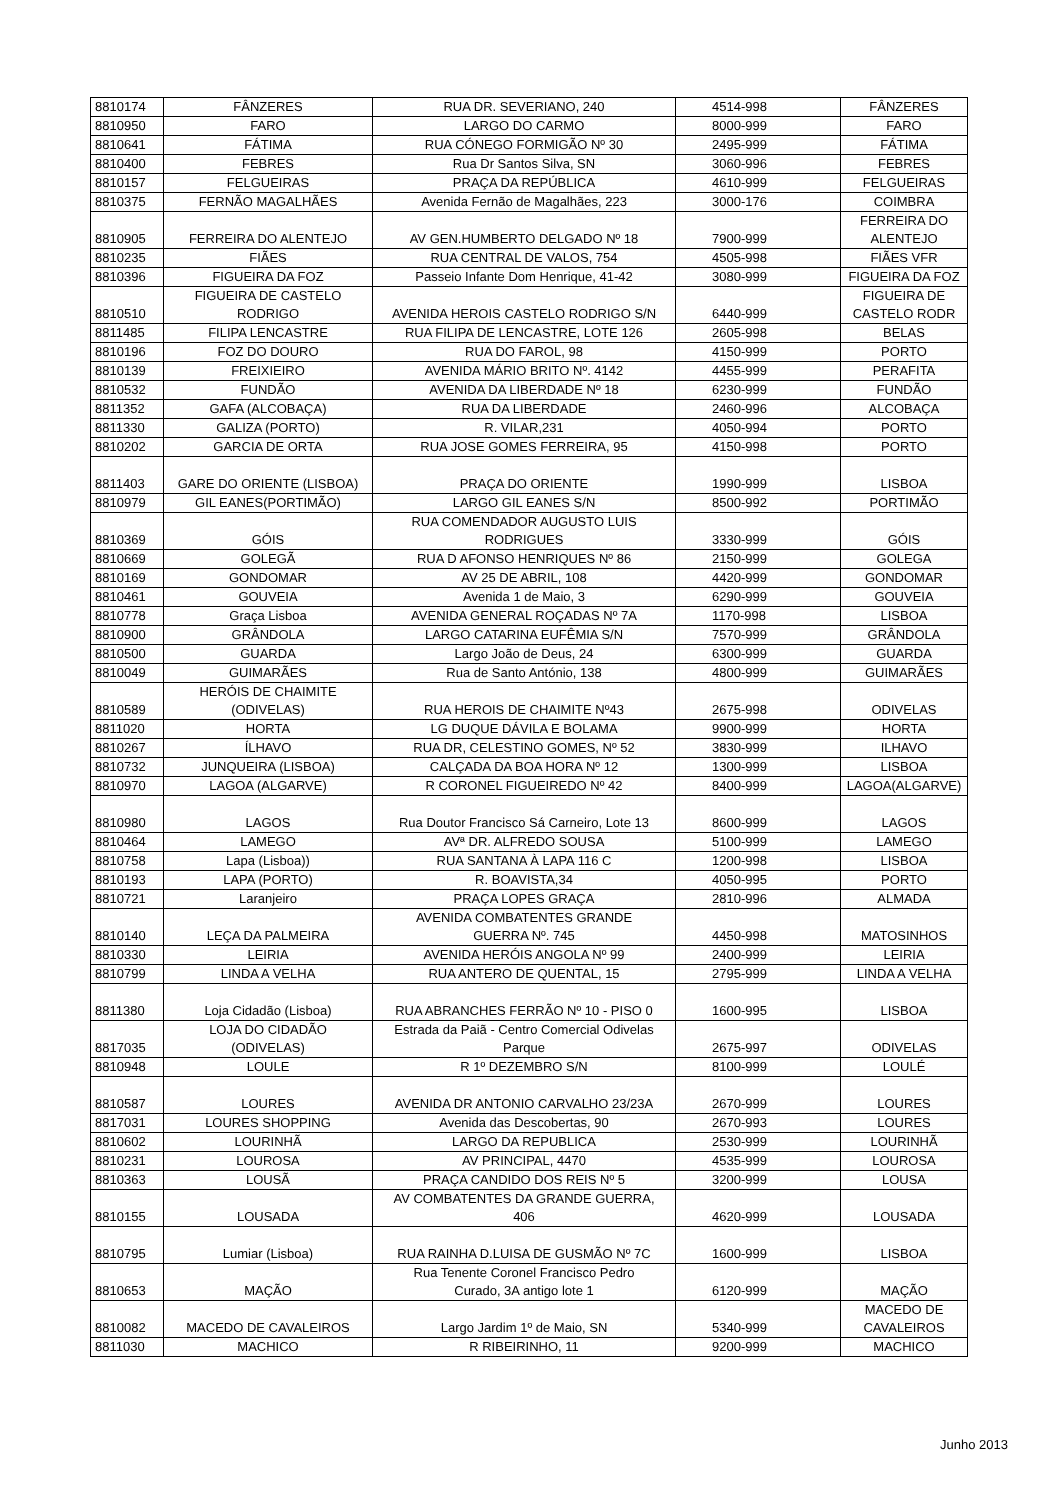| 8810174 | FÂNZERES | RUA DR. SEVERIANO, 240 | 4514-998 | FÂNZERES |
| 8810950 | FARO | LARGO DO CARMO | 8000-999 | FARO |
| 8810641 | FÁTIMA | RUA CÓNEGO FORMIGÃO Nº 30 | 2495-999 | FÁTIMA |
| 8810400 | FEBRES | Rua Dr Santos Silva, SN | 3060-996 | FEBRES |
| 8810157 | FELGUEIRAS | PRAÇA DA REPÚBLICA | 4610-999 | FELGUEIRAS |
| 8810375 | FERNÃO MAGALHÃES | Avenida Fernão de Magalhães, 223 | 3000-176 | COIMBRA |
| 8810905 | FERREIRA DO ALENTEJO | AV GEN.HUMBERTO DELGADO Nº 18 | 7900-999 | FERREIRA DO ALENTEJO |
| 8810235 | FIÃES | RUA CENTRAL DE VALOS, 754 | 4505-998 | FIÃES VFR |
| 8810396 | FIGUEIRA DA FOZ | Passeio Infante Dom Henrique, 41-42 | 3080-999 | FIGUEIRA DA FOZ |
| 8810510 | FIGUEIRA DE CASTELO RODRIGO | AVENIDA HEROIS CASTELO RODRIGO S/N | 6440-999 | FIGUEIRA DE CASTELO RODR |
| 8811485 | FILIPA LENCASTRE | RUA FILIPA DE LENCASTRE, LOTE 126 | 2605-998 | BELAS |
| 8810196 | FOZ DO DOURO | RUA DO FAROL, 98 | 4150-999 | PORTO |
| 8810139 | FREIXIEIRO | AVENIDA MÁRIO BRITO Nº. 4142 | 4455-999 | PERAFITA |
| 8810532 | FUNDÃO | AVENIDA DA LIBERDADE Nº 18 | 6230-999 | FUNDÃO |
| 8811352 | GAFA (ALCOBAÇA) | RUA DA LIBERDADE | 2460-996 | ALCOBAÇA |
| 8811330 | GALIZA (PORTO) | R. VILAR,231 | 4050-994 | PORTO |
| 8810202 | GARCIA DE ORTA | RUA JOSE GOMES FERREIRA, 95 | 4150-998 | PORTO |
| 8811403 | GARE DO ORIENTE (LISBOA) | PRAÇA DO ORIENTE | 1990-999 | LISBOA |
| 8810979 | GIL EANES(PORTIMÃO) | LARGO GIL EANES S/N | 8500-992 | PORTIMÃO |
| 8810369 | GÓIS | RUA COMENDADOR AUGUSTO LUIS RODRIGUES | 3330-999 | GÓIS |
| 8810669 | GOLEGÃ | RUA D AFONSO HENRIQUES Nº 86 | 2150-999 | GOLEGA |
| 8810169 | GONDOMAR | AV 25 DE ABRIL, 108 | 4420-999 | GONDOMAR |
| 8810461 | GOUVEIA | Avenida 1 de Maio, 3 | 6290-999 | GOUVEIA |
| 8810778 | Graça Lisboa | AVENIDA GENERAL ROÇADAS Nº 7A | 1170-998 | LISBOA |
| 8810900 | GRÂNDOLA | LARGO CATARINA EUFÊMIA S/N | 7570-999 | GRÂNDOLA |
| 8810500 | GUARDA | Largo João de Deus, 24 | 6300-999 | GUARDA |
| 8810049 | GUIMARÃES | Rua de Santo António, 138 | 4800-999 | GUIMARÃES |
| 8810589 | HERÓIS DE CHAIMITE (ODIVELAS) | RUA HEROIS DE CHAIMITE Nº43 | 2675-998 | ODIVELAS |
| 8811020 | HORTA | LG DUQUE DÁVILA E BOLAMA | 9900-999 | HORTA |
| 8810267 | ÍLHAVO | RUA DR, CELESTINO GOMES, Nº 52 | 3830-999 | ILHAVO |
| 8810732 | JUNQUEIRA (LISBOA) | CALÇADA DA BOA HORA Nº 12 | 1300-999 | LISBOA |
| 8810970 | LAGOA (ALGARVE) | R CORONEL FIGUEIREDO Nº 42 | 8400-999 | LAGOA(ALGARVE) |
| 8810980 | LAGOS | Rua Doutor Francisco Sá Carneiro, Lote 13 | 8600-999 | LAGOS |
| 8810464 | LAMEGO | AVª DR. ALFREDO SOUSA | 5100-999 | LAMEGO |
| 8810758 | Lapa (Lisboa)) | RUA SANTANA À LAPA 116 C | 1200-998 | LISBOA |
| 8810193 | LAPA (PORTO) | R. BOAVISTA,34 | 4050-995 | PORTO |
| 8810721 | Laranjeiro | PRAÇA LOPES GRAÇA | 2810-996 | ALMADA |
| 8810140 | LEÇA DA PALMEIRA | AVENIDA COMBATENTES GRANDE GUERRA Nº. 745 | 4450-998 | MATOSINHOS |
| 8810330 | LEIRIA | AVENIDA HERÓIS ANGOLA Nº 99 | 2400-999 | LEIRIA |
| 8810799 | LINDA A VELHA | RUA ANTERO DE QUENTAL, 15 | 2795-999 | LINDA A VELHA |
| 8811380 | Loja Cidadão (Lisboa) | RUA ABRANCHES FERRÃO Nº 10 - PISO 0 | 1600-995 | LISBOA |
| 8817035 | LOJA DO CIDADÃO (ODIVELAS) | Estrada da Paiã - Centro Comercial Odivelas Parque | 2675-997 | ODIVELAS |
| 8810948 | LOULE | R 1º DEZEMBRO S/N | 8100-999 | LOULÉ |
| 8810587 | LOURES | AVENIDA DR ANTONIO CARVALHO 23/23A | 2670-999 | LOURES |
| 8817031 | LOURES SHOPPING | Avenida das Descobertas, 90 | 2670-993 | LOURES |
| 8810602 | LOURINHÃ | LARGO DA REPUBLICA | 2530-999 | LOURINHÃ |
| 8810231 | LOUROSA | AV PRINCIPAL, 4470 | 4535-999 | LOUROSA |
| 8810363 | LOUSÃ | PRAÇA CANDIDO DOS REIS Nº 5 | 3200-999 | LOUSA |
| 8810155 | LOUSADA | AV COMBATENTES DA GRANDE GUERRA, 406 | 4620-999 | LOUSADA |
| 8810795 | Lumiar (Lisboa) | RUA RAINHA D.LUISA DE GUSMÃO Nº 7C | 1600-999 | LISBOA |
| 8810653 | MAÇÃO | Rua Tenente Coronel Francisco Pedro Curado, 3A antigo lote 1 | 6120-999 | MAÇÃO |
| 8810082 | MACEDO DE CAVALEIROS | Largo Jardim 1º de Maio, SN | 5340-999 | MACEDO DE CAVALEIROS |
| 8811030 | MACHICO | R RIBEIRINHO, 11 | 9200-999 | MACHICO |
Junho 2013